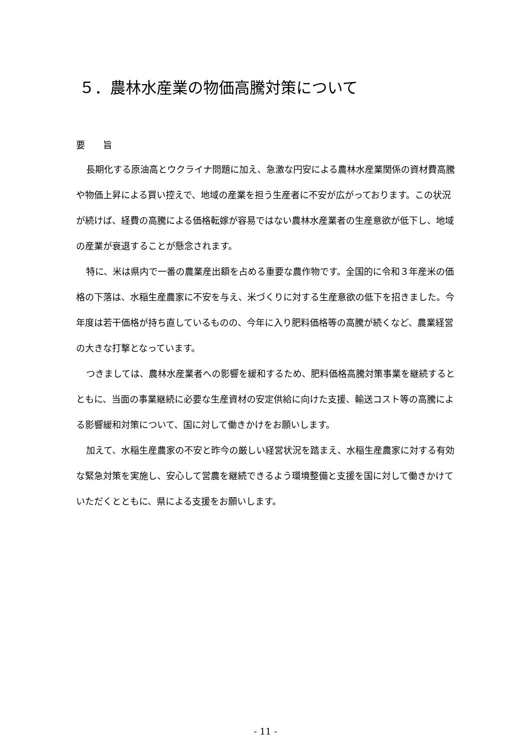５．農林水産業の物価高騰対策について
要　　旨
長期化する原油高とウクライナ問題に加え、急激な円安による農林水産業関係の資材費高騰や物価上昇による買い控えで、地域の産業を担う生産者に不安が広がっております。この状況が続けば、経費の高騰による価格転嫁が容易ではない農林水産業者の生産意欲が低下し、地域の産業が衰退することが懸念されます。
特に、米は県内で一番の農業産出額を占める重要な農作物です。全国的に令和３年産米の価格の下落は、水稲生産農家に不安を与え、米づくりに対する生産意欲の低下を招きました。今年度は若干価格が持ち直しているものの、今年に入り肥料価格等の高騰が続くなど、農業経営の大きな打撃となっています。
つきましては、農林水産業者への影響を緩和するため、肥料価格高騰対策事業を継続するとともに、当面の事業継続に必要な生産資材の安定供給に向けた支援、輸送コスト等の高騰による影響緩和対策について、国に対して働きかけをお願いします。
加えて、水稲生産農家の不安と昨今の厳しい経営状況を踏まえ、水稲生産農家に対する有効な緊急対策を実施し、安心して営農を継続できるよう環境整備と支援を国に対して働きかけていただくとともに、県による支援をお願いします。
- 11 -